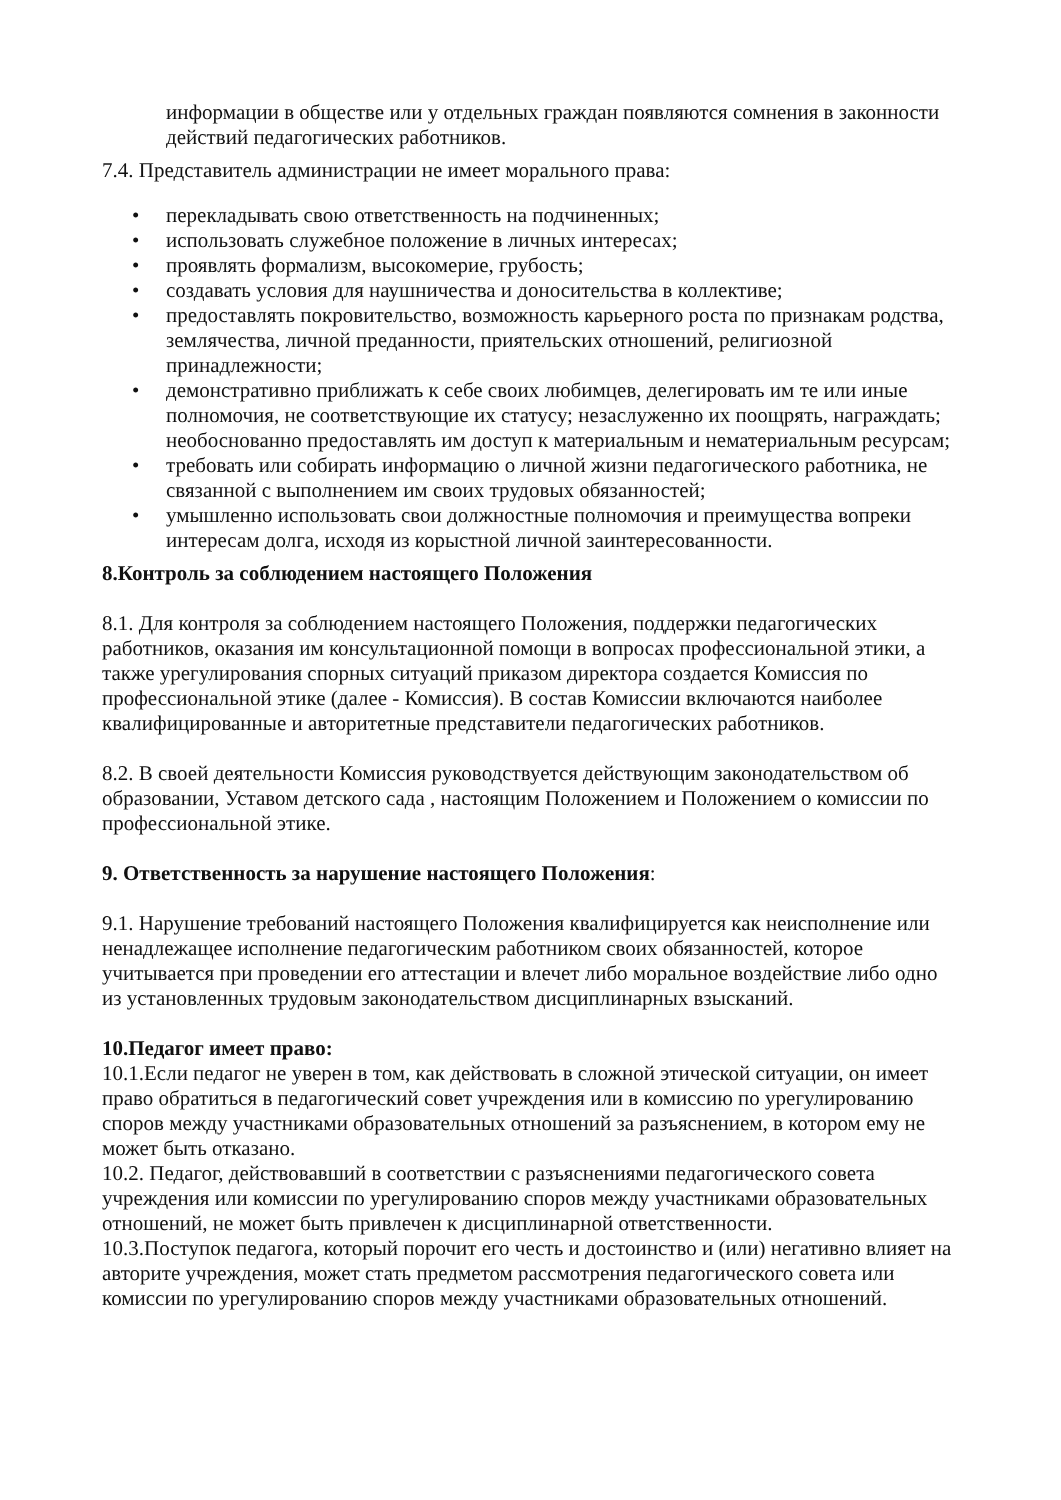информации в обществе или у отдельных граждан появляются сомнения в законности действий педагогических работников.
7.4. Представитель администрации не имеет морального права:
• перекладывать свою ответственность на подчиненных;
• использовать служебное положение в личных интересах;
• проявлять формализм, высокомерие, грубость;
• создавать условия для наушничества и доносительства в коллективе;
• предоставлять покровительство, возможность карьерного роста по признакам родства, землячества, личной преданности, приятельских отношений, религиозной принадлежности;
• демонстративно приближать к себе своих любимцев, делегировать им те или иные полномочия, не соответствующие их статусу; незаслуженно их поощрять, награждать; необоснованно предоставлять им доступ к материальным и нематериальным ресурсам;
• требовать или собирать информацию о личной жизни педагогического работника, не связанной с выполнением им своих трудовых обязанностей;
• умышленно использовать свои должностные полномочия и преимущества вопреки интересам долга, исходя из корыстной личной заинтересованности.
8.Контроль за соблюдением настоящего Положения
8.1. Для контроля за соблюдением настоящего Положения, поддержки педагогических работников, оказания им консультационной помощи в вопросах профессиональной этики, а также урегулирования спорных ситуаций приказом директора создается Комиссия по профессиональной этике (далее - Комиссия). В состав Комиссии включаются наиболее квалифицированные и авторитетные представители педагогических работников.
8.2. В своей деятельности Комиссия руководствуется действующим законодательством об образовании, Уставом детского сада , настоящим Положением и Положением о комиссии по профессиональной этике.
9. Ответственность за нарушение настоящего Положения:
9.1. Нарушение требований настоящего Положения квалифицируется как неисполнение или ненадлежащее исполнение педагогическим работником своих обязанностей, которое учитывается при проведении его аттестации и влечет либо моральное воздействие либо одно из установленных трудовым законодательством дисциплинарных взысканий.
10.Педагог имеет право:
10.1.Если педагог не уверен в том, как действовать в сложной этической ситуации, он имеет право обратиться в педагогический совет учреждения или в комиссию по урегулированию споров между участниками образовательных отношений за разъяснением, в котором ему не может быть отказано.
10.2. Педагог, действовавший в соответствии с разъяснениями педагогического совета учреждения или комиссии по урегулированию споров между участниками образовательных отношений, не может быть привлечен к дисциплинарной ответственности.
10.3.Поступок педагога, который порочит его честь и достоинство и (или) негативно влияет на авторите учреждения, может стать предметом рассмотрения педагогического совета или комиссии по урегулированию споров между участниками образовательных отношений.